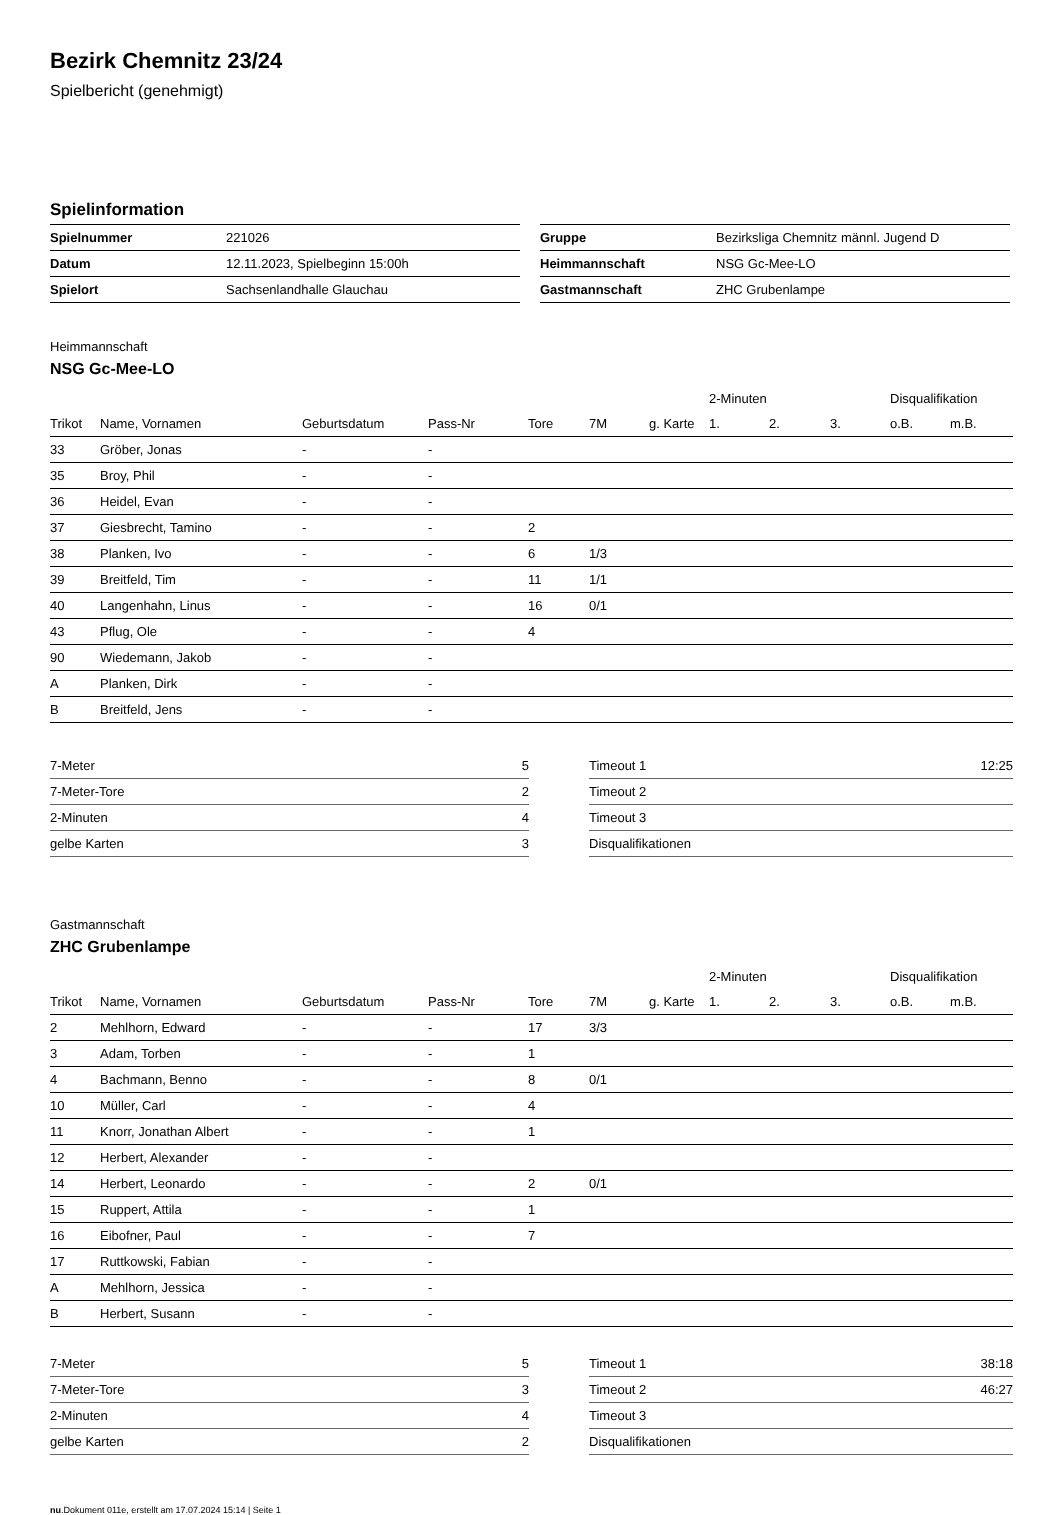Bezirk Chemnitz 23/24
Spielbericht (genehmigt)
Spielinformation
| Spielnummer | 221026 |
| Datum | 12.11.2023, Spielbeginn 15:00h |
| Spielort | Sachsenlandhalle Glauchau |
| Gruppe | Bezirksliga Chemnitz männl. Jugend D |
| Heimmannschaft | NSG Gc-Mee-LO |
| Gastmannschaft | ZHC Grubenlampe |
Heimmannschaft
NSG Gc-Mee-LO
| | | | | | | | 2-Minuten | | | Disqualifikation | |
| --- | --- | --- | --- | --- | --- | --- | --- | --- | --- | --- | --- |
| Trikot | Name, Vornamen | Geburtsdatum | Pass-Nr | Tore | 7M | g. Karte | 1. | 2. | 3. | o.B. | m.B. |
| 33 | Gröber, Jonas | - | - | | | | | | | | |
| 35 | Broy, Phil | - | - | | | | | | | | |
| 36 | Heidel, Evan | - | - | | | | | | | | |
| 37 | Giesbrecht, Tamino | - | - | 2 | | | | | | | |
| 38 | Planken, Ivo | - | - | 6 | 1/3 | | | | | | |
| 39 | Breitfeld, Tim | - | - | 11 | 1/1 | | | | | | |
| 40 | Langenhahn, Linus | - | - | 16 | 0/1 | | | | | | |
| 43 | Pflug, Ole | - | - | 4 | | | | | | | |
| 90 | Wiedemann, Jakob | - | - | | | | | | | | |
| A | Planken, Dirk | - | - | | | | | | | | |
| B | Breitfeld, Jens | - | - | | | | | | | | |
| 7-Meter | 5 |
| 7-Meter-Tore | 2 |
| 2-Minuten | 4 |
| gelbe Karten | 3 |
| Timeout 1 | 12:25 |
| Timeout 2 | |
| Timeout 3 | |
| Disqualifikationen | |
Gastmannschaft
ZHC Grubenlampe
| | | | | | | | 2-Minuten | | | Disqualifikation | |
| --- | --- | --- | --- | --- | --- | --- | --- | --- | --- | --- | --- |
| Trikot | Name, Vornamen | Geburtsdatum | Pass-Nr | Tore | 7M | g. Karte | 1. | 2. | 3. | o.B. | m.B. |
| 2 | Mehlhorn, Edward | - | - | 17 | 3/3 | | | | | | |
| 3 | Adam, Torben | - | - | 1 | | | | | | | |
| 4 | Bachmann, Benno | - | - | 8 | 0/1 | | | | | | |
| 10 | Müller, Carl | - | - | 4 | | | | | | | |
| 11 | Knorr, Jonathan Albert | - | - | 1 | | | | | | | |
| 12 | Herbert, Alexander | - | - | | | | | | | | |
| 14 | Herbert, Leonardo | - | - | 2 | 0/1 | | | | | | |
| 15 | Ruppert, Attila | - | - | 1 | | | | | | | |
| 16 | Eibofner, Paul | - | - | 7 | | | | | | | |
| 17 | Ruttkowski, Fabian | - | - | | | | | | | | |
| A | Mehlhorn, Jessica | - | - | | | | | | | | |
| B | Herbert, Susann | - | - | | | | | | | | |
| 7-Meter | 5 |
| 7-Meter-Tore | 3 |
| 2-Minuten | 4 |
| gelbe Karten | 2 |
| Timeout 1 | 38:18 |
| Timeout 2 | 46:27 |
| Timeout 3 | |
| Disqualifikationen | |
nu.Dokument 011e, erstellt am 17.07.2024 15:14 | Seite 1